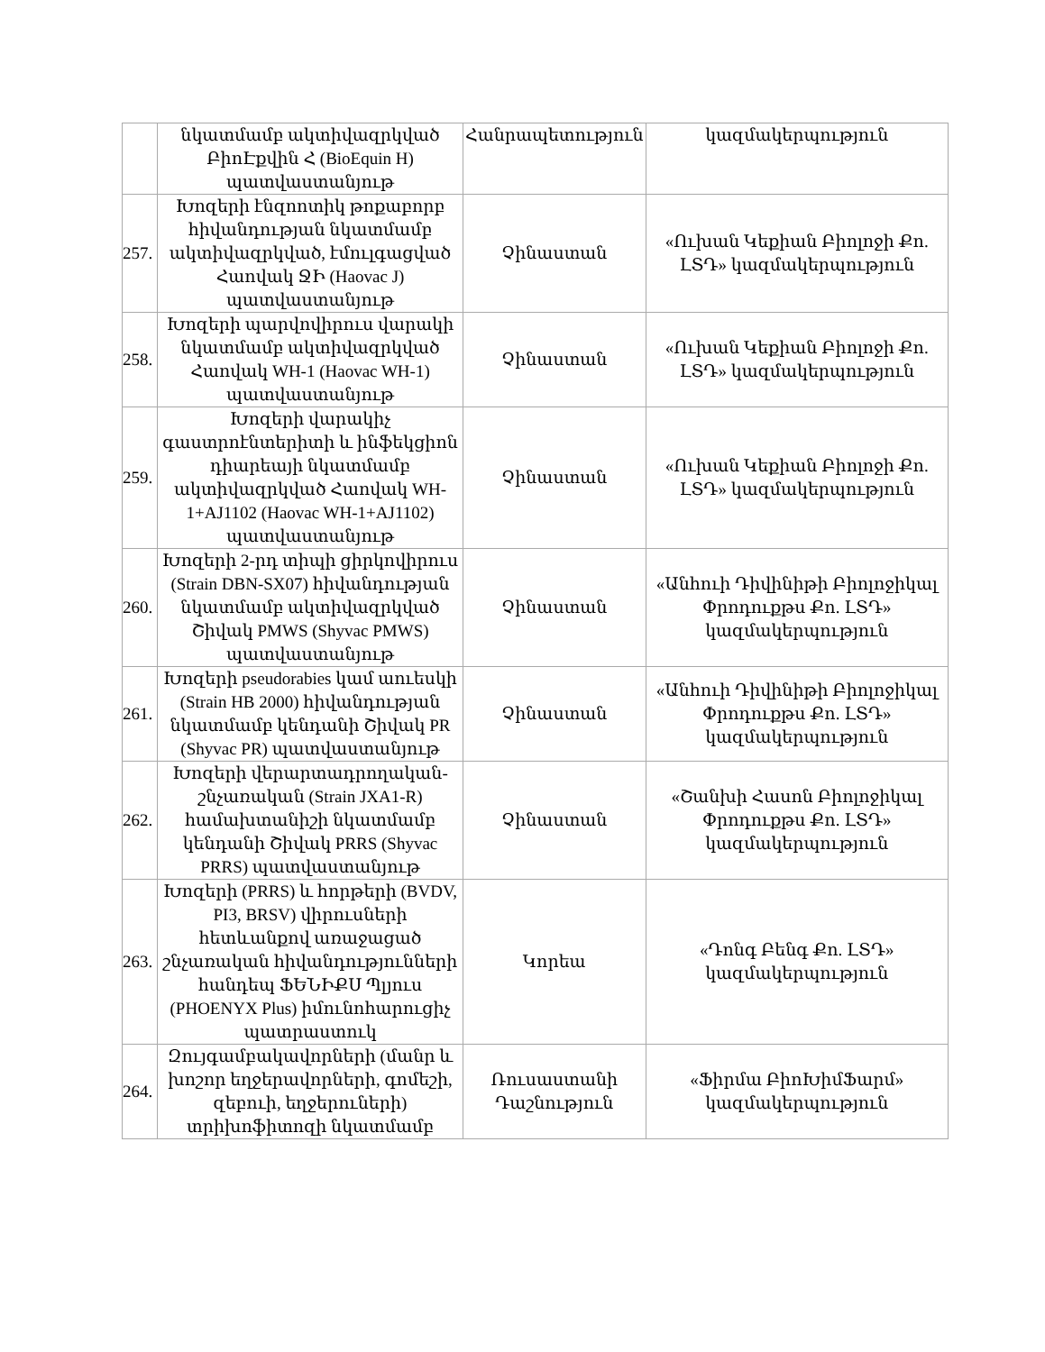| | նկատմամբ ակտիվազրկված ԲիոԷքվին Հ (BioEquin H) պատվաստանյութ | Հանրապետություն | կազմակերպություն |
| 257. | Խոզերի էնզոոտիկ թոքաբորբ հիվանդության նկատմամբ ակտիվազրկված, էմուլգացված Հաովակ ՋԻ (Haovac J) պատվաստանյութ | Չինաստան | «Ուխան Կեքիան Բիոլոջի Քո. ԼՏԴ» կազմակերպություն |
| 258. | Խոզերի պարվովիրուս վարակի նկատմամբ ակտիվազրկված Հաովակ WH-1 (Haovac WH-1) պատվաստանյութ | Չինաստան | «Ուխան Կեքիան Բիոլոջի Քո. ԼՏԴ» կազմակերպություն |
| 259. | Խոզերի վարակիչ գաստրոէնտերիտի և ինֆեկցիոն դիարեայի նկատմամբ ակտիվազրկված Հաովակ WH-1+AJ1102 (Haovac WH-1+AJ1102) պատվաստանյութ | Չինաստան | «Ուխան Կեքիան Բիոլոջի Քո. ԼՏԴ» կազմակերպություն |
| 260. | Խոզերի 2-րդ տիպի ցիրկովիրուս (Strain DBN-SX07) հիվանդության նկատմամբ ակտիվազրկված Շիվակ PMWS (Shyvac PMWS) պատվաստանյութ | Չինաստան | «Անհուի Դիվինիթի Բիոլոջիկալ Փրոդուքթս Քո. ԼՏԴ» կազմակերպություն |
| 261. | Խոզերի pseudorabies կամ աուեսկի (Strain HB 2000) հիվանդության նկատմամբ կենդանի Շիվակ PR (Shyvac PR) պատվաստանյութ | Չինաստան | «Անհուի Դիվինիթի Բիոլոջիկալ Փրոդուքթս Քո. ԼՏԴ» կազմակերպություն |
| 262. | Խոզերի վերարտադրողական-շնչառական (Strain JXA1-R) համախտանիշի նկատմամբ կենդանի Շիվակ PRRS (Shyvac PRRS) պատվաստանյութ | Չինաստան | «Շանխի Հասոն Բիոլոջիկալ Փրոդուքթս Քո. ԼՏԴ» կազմակերպություն |
| 263. | Խոզերի (PRRS) և հորթերի (BVDV, PI3, BRSV) վիրուսների հետևանքով առաջացած շնչառական հիվանդությունների հանդեպ ՖԵՆԻՔՍ Պլյուս (PHOENYX Plus) իմունոհարուցիչ պատրաստուկ | Կորեա | «Դոնգ Բենգ Քո. ԼՏԴ» կազմակերպություն |
| 264. | Զույգամբակավորների (մանր և խոշոր եղջերավորների, գոմեշի, զեբուի, եղջերուների) տրիխոֆիտոզի նկատմամբ | Ռուսաստանի Դաշնություն | «Ֆիրմա ԲիոԽիմՖարմ» կազմակերպություն |